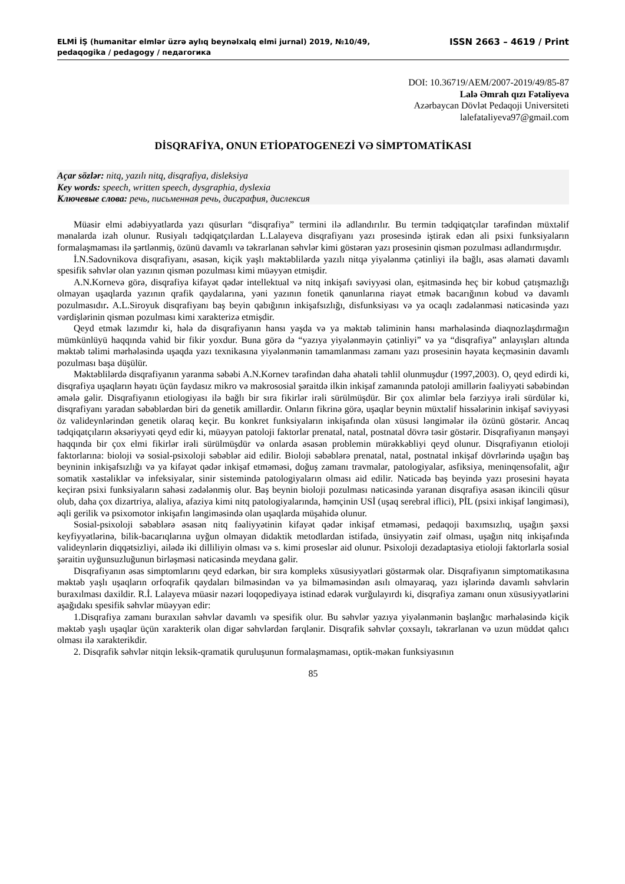ELMİ İŞ (humanitar elmlər üzrə aylıq beynəlxalq elmi jurnal) 2019, №10/49,
pedaqogika / pedagogy / педагогика
ISSN 2663 – 4619 / Print
DOI: 10.36719/AEM/2007-2019/49/85-87
Lalə Əmrah qızı Fətəliyeva
Azərbaycan Dövlət Pedaqoji Universiteti
lalefataliyeva97@gmail.com
DİSQRAFİYA, ONUN ETİOPATOGENEZİ VƏ SİMPTOMATİKASI
Açar sözlər: nitq, yazılı nitq, disqrafiya, disleksiya
Key words: speech, written speech, dysgraphia, dyslexia
Ключевые слова: речь, письменная речь, дисграфия, дислексия
Müasir elmi ədəbiyyatlarda yazı qüsurları “disqrafiya” termini ilə adlandırılır. Bu termin tədqiqatçılar tərəfindən müxtəlif mənalarda izah olunur. Rusiyalı tədqiqatçılardan L.Lalayeva disqrafiyanı yazı prosesində iştirak edən ali psixi funksiyaların formalaşmaması ilə şərtlənmiş, özünü davamlı və təkrarlanan səhvlər kimi göstərən yazı prosesinin qismən pozulması adlandırmışdır.
İ.N.Sadovnikova disqrafiyanı, əsasən, kiçik yaşlı məktəblilərdə yazılı nitqə yiyələnmə çətinliyi ilə bağlı, əsas əlaməti davamlı spesifik səhvlər olan yazının qismən pozulması kimi müəyyən etmişdir.
A.N.Kornevə görə, disqrafiya kifayət qədər intellektual və nitq inkişafı səviyyəsi olan, eşitməsində heç bir kobud çatışmazlığı olmayan uşaqlarda yazının qrafik qaydalarına, yəni yazının fonetik qanunlarına riayət etmək bacarığının kobud və davamlı pozulmasıdır. A.L.Siroyuk disqrafiyanı baş beyin qabığının inkişafsızlığı, disfunksiyası və ya ocaqlı zədələnməsi nəticəsində yazı vərdişlərinin qismən pozulması kimi xarakterizə etmişdir.
Qeyd etmək lazımdır ki, hələ də disqrafiyanın hansı yaşda və ya məktəb təliminin hansı mərhələsində diaqnozlaşdırmağın mümkünlüyü haqqında vahid bir fikir yoxdur. Buna görə də “yazıya yiyələnməyin çətinliyi” və ya “disqrafiya” anlayışları altında məktəb təlimi mərhələsində uşaqda yazı texnikasına yiyələnmənin tamamlanması zamanı yazı prosesinin həyata keçməsinin davamlı pozulması başa düşülür.
Məktəblilərdə disqrafiyanın yaranma səbəbi A.N.Kornev tərəfindən daha əhatəli təhlil olunmuşdur (1997,2003). O, qeyd edirdi ki, disqrafiya uşaqların həyatı üçün faydasız mikro və makrososial şəraitdə ilkin inkişaf zamanında patoloji amillərin fəaliyyəti səbəbindən əmələ gəlir. Disqrafiyanın etiologiyası ilə bağlı bir sıra fikirlər irəli sürülmüşdür. Bir çox alimlər belə fərziyyə irəli sürdülər ki, disqrafiyanı yaradan səbəblərdən biri də genetik amillərdir. Onların fikrinə görə, uşaqlar beynin müxtəlif hissələrinin inkişaf səviyyəsi öz valideynlərindən genetik olaraq keçir. Bu konkret funksiyaların inkişafında olan xüsusi ləngimələr ilə özünü göstərir. Ancaq tədqiqatçıların əksəriyyəti qeyd edir ki, müəyyən patoloji faktorlar prenatal, natal, postnatal dövrə təsir göstərir. Disqrafiyanın mənşəyi haqqında bir çox elmi fikirlər irəli sürülmüşdür və onlarda əsasən problemin mürəkkəbliyi qeyd olunur. Disqrafiyanın etioloji faktorlarına: bioloji və sosial-psixoloji səbəblər aid edilir. Bioloji səbəblərə prenatal, natal, postnatal inkişaf dövrlərində uşağın baş beyninin inkişafsızlığı və ya kifayət qədər inkişaf etməməsi, doğuş zamanı travmalar, patologiyalar, asfiksiya, meninqensofalit, ağır somatik xəstəliklər və infeksiyalar, sinir sistemində patologiyaların olması aid edilir. Nəticədə baş beyində yazı prosesini həyata keçirən psixi funksiyaların sahəsi zədələnmiş olur. Baş beynin bioloji pozulması nəticəsində yaranan disqrafiya əsasən ikincili qüsur olub, daha çox dizartriya, alaliya, afaziya kimi nitq patologiyalarında, həmçinin USİ (uşaq serebral iflici), PİL (psixi inkişaf ləngiməsi), əqli gerilik və psixomotor inkişafın ləngiməsində olan uşaqlarda müşahidə olunur.
Sosial-psixoloji səbəblərə əsasən nitq fəaliyyətinin kifayət qədər inkişaf etməməsi, pedaqoji baxımsızlıq, uşağın şəxsi keyfiyyətlərinə, bilik-bacarıqlarına uyğun olmayan didaktik metodlardan istifadə, ünsiyyətin zəif olması, uşağın nitq inkişafında valideynlərin diqqətsizliyi, ailədə iki dilliliyin olması və s. kimi proseslər aid olunur. Psixoloji dezadaptasiya etioloji faktorlarla sosial şəraitin uyğunsuzluğunun birləşməsi nəticəsində meydana gəlir.
Disqrafiyanın əsas simptomlarını qeyd edərkən, bir sıra kompleks xüsusiyyətləri göstərmək olar. Disqrafiyanın simptomatikasına məktəb yaşlı uşaqların orfoqrafik qaydaları bilməsindən və ya bilməməsindən asılı olmayaraq, yazı işlərində davamlı səhvlərin buraxılması daxildir. R.İ. Lalayeva müasir nəzəri loqopediyaya istinad edərək vurğulayırdı ki, disqrafiya zamanı onun xüsusiyyətlərini aşağıdakı spesifik səhvlər müəyyən edir:
1.Disqrafiya zamanı buraxılan səhvlər davamlı və spesifik olur. Bu səhvlər yazıya yiyələnmənin başlanğıc mərhələsində kiçik məktəb yaşlı uşaqlar üçün xarakterik olan digər səhvlərdən fərqlənir. Disqrafik səhvlər çoxsaylı, təkrarlanan və uzun müddət qalıcı olması ilə xarakterikdir.
2. Disqrafik səhvlər nitqin leksik-qramatik quruluşunun formalaşmaması, optik-məkan funksiyasının
85